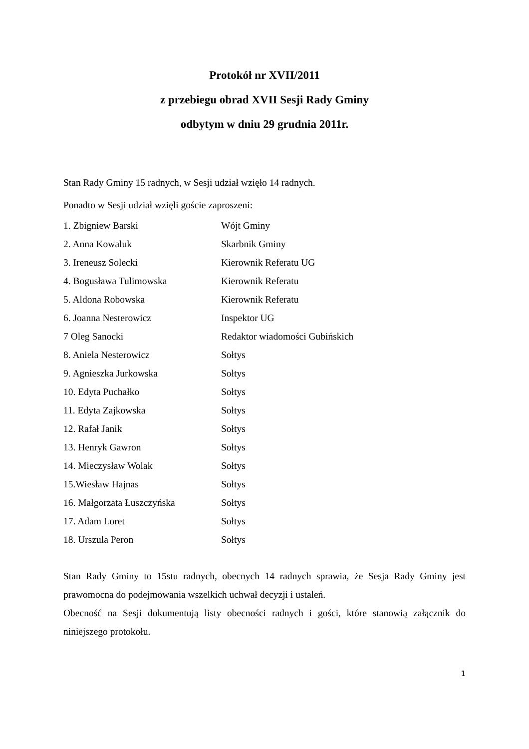Protokół nr XVII/2011
z przebiegu obrad XVII Sesji Rady Gminy
odbytym w dniu 29 grudnia 2011r.
Stan Rady Gminy 15 radnych, w Sesji udział wzięło 14 radnych.
Ponadto w Sesji udział wzięli goście zaproszeni:
| 1. Zbigniew Barski | Wójt Gminy |
| 2. Anna Kowaluk | Skarbnik Gminy |
| 3. Ireneusz Solecki | Kierownik Referatu UG |
| 4. Bogusława Tulimowska | Kierownik Referatu |
| 5. Aldona Robowska | Kierownik Referatu |
| 6. Joanna Nesterowicz | Inspektor UG |
| 7 Oleg Sanocki | Redaktor wiadomości Gubińskich |
| 8. Aniela Nesterowicz | Sołtys |
| 9. Agnieszka Jurkowska | Sołtys |
| 10. Edyta Puchałko | Sołtys |
| 11. Edyta Zajkowska | Sołtys |
| 12. Rafał Janik | Sołtys |
| 13. Henryk Gawron | Sołtys |
| 14. Mieczysław Wolak | Sołtys |
| 15.Wiesław Hajnas | Sołtys |
| 16. Małgorzata Łuszczyńska | Sołtys |
| 17. Adam Loret | Sołtys |
| 18. Urszula Peron | Sołtys |
Stan Rady Gminy to 15stu radnych, obecnych 14 radnych sprawia, że Sesja Rady Gminy jest prawomocna do podejmowania wszelkich uchwał decyzji i ustaleń.
Obecność na Sesji dokumentują listy obecności radnych i gości, które stanowią załącznik do niniejszego protokołu.
1